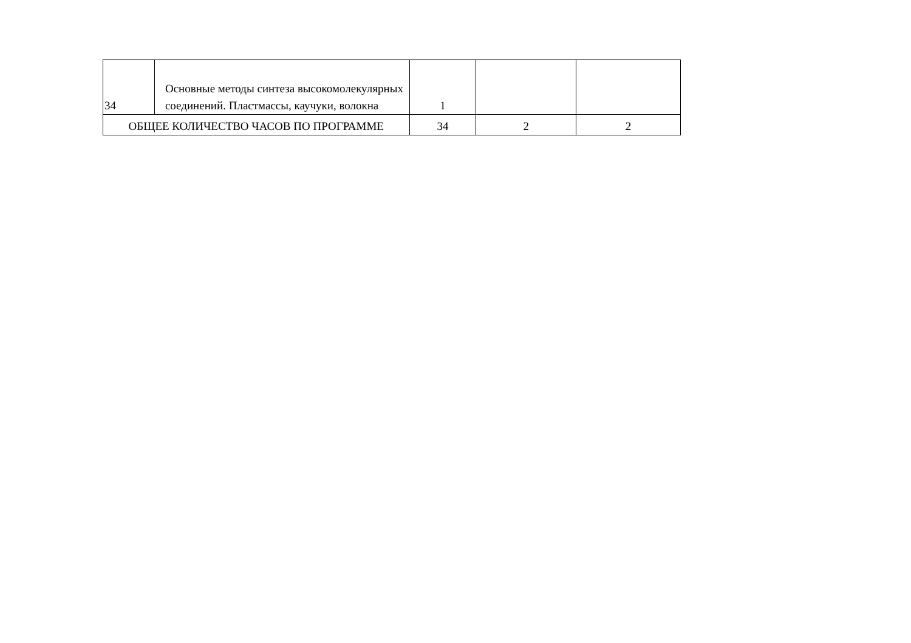| 34 | Основные методы синтеза высокомолекулярных соединений. Пластмассы, каучуки, волокна | 1 | | |
| ОБЩЕЕ КОЛИЧЕСТВО ЧАСОВ ПО ПРОГРАММЕ | | 34 | 2 | 2 |